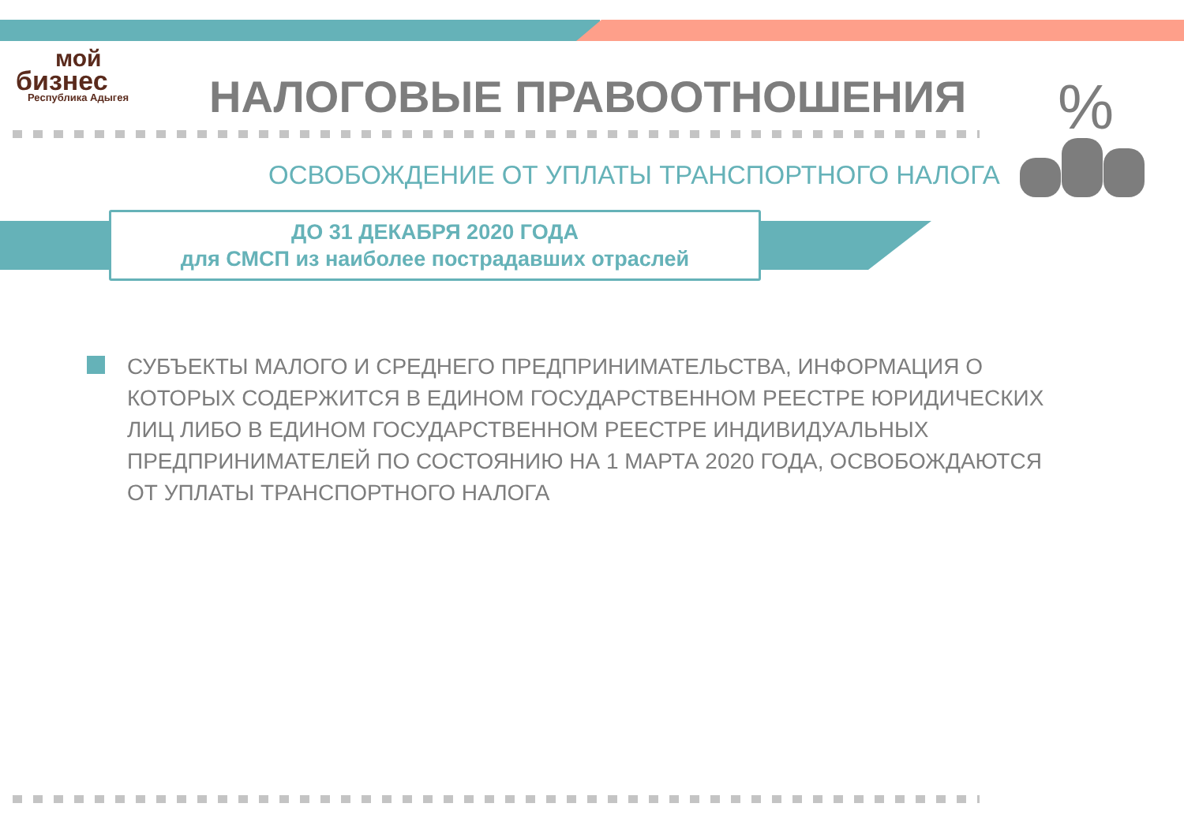мой
бизнес
Республика Адыгея
НАЛОГОВЫЕ ПРАВООТНОШЕНИЯ %
ОСВОБОЖДЕНИЕ ОТ УПЛАТЫ ТРАНСПОРТНОГО НАЛОГА
ДО 31 ДЕКАБРЯ 2020 ГОДА
для СМСП из наиболее пострадавших отраслей
СУБЪЕКТЫ МАЛОГО И СРЕДНЕГО ПРЕДПРИНИМАТЕЛЬСТВА, ИНФОРМАЦИЯ О КОТОРЫХ СОДЕРЖИТСЯ В ЕДИНОМ ГОСУДАРСТВЕННОМ РЕЕСТРЕ ЮРИДИЧЕСКИХ ЛИЦ ЛИБО В ЕДИНОМ ГОСУДАРСТВЕННОМ РЕЕСТРЕ ИНДИВИДУАЛЬНЫХ ПРЕДПРИНИМАТЕЛЕЙ ПО СОСТОЯНИЮ НА 1 МАРТА 2020 ГОДА, ОСВОБОЖДАЮТСЯ ОТ УПЛАТЫ ТРАНСПОРТНОГО НАЛОГА